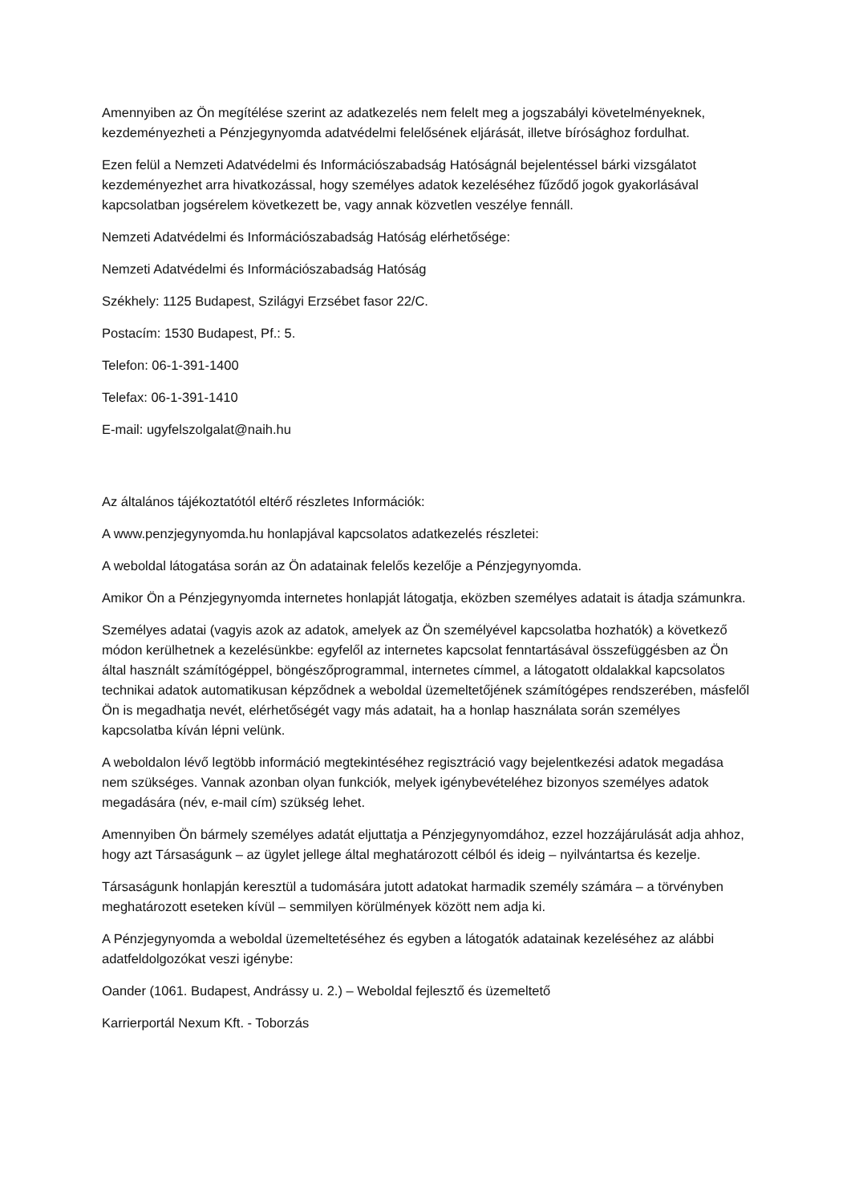Amennyiben az Ön megítélése szerint az adatkezelés nem felelt meg a jogszabályi követelményeknek, kezdeményezheti a Pénzjegynyomda adatvédelmi felelősének eljárását, illetve bírósághoz fordulhat.
Ezen felül a Nemzeti Adatvédelmi és Információszabadság Hatóságnál bejelentéssel bárki vizsgálatot kezdeményezhet arra hivatkozással, hogy személyes adatok kezeléséhez fűződő jogok gyakorlásával kapcsolatban jogsérelem következett be, vagy annak közvetlen veszélye fennáll.
Nemzeti Adatvédelmi és Információszabadság Hatóság elérhetősége:
Nemzeti Adatvédelmi és Információszabadság Hatóság
Székhely: 1125 Budapest, Szilágyi Erzsébet fasor 22/C.
Postacím: 1530 Budapest, Pf.: 5.
Telefon: 06-1-391-1400
Telefax: 06-1-391-1410
E-mail: ugyfelszolgalat@naih.hu
Az általános tájékoztatótól eltérő részletes Információk:
A www.penzjegynyomda.hu honlapjával kapcsolatos adatkezelés részletei:
A weboldal látogatása során az Ön adatainak felelős kezelője a Pénzjegynyomda.
Amikor Ön a Pénzjegynyomda internetes honlapját látogatja, eközben személyes adatait is átadja számunkra.
Személyes adatai (vagyis azok az adatok, amelyek az Ön személyével kapcsolatba hozhatók) a következő módon kerülhetnek a kezelésünkbe: egyfelől az internetes kapcsolat fenntartásával összefüggésben az Ön által használt számítógéppel, böngészőprogrammal, internetes címmel, a látogatott oldalakkal kapcsolatos technikai adatok automatikusan képződnek a weboldal üzemeltetőjének számítógépes rendszerében, másfelől Ön is megadhatja nevét, elérhetőségét vagy más adatait, ha a honlap használata során személyes kapcsolatba kíván lépni velünk.
A weboldalon lévő legtöbb információ megtekintéséhez regisztráció vagy bejelentkezési adatok megadása nem szükséges. Vannak azonban olyan funkciók, melyek igénybevételéhez bizonyos személyes adatok megadására (név, e-mail cím) szükség lehet.
Amennyiben Ön bármely személyes adatát eljuttatja a Pénzjegynyomdához, ezzel hozzájárulását adja ahhoz, hogy azt Társaságunk – az ügylet jellege által meghatározott célból és ideig – nyilvántartsa és kezelje.
Társaságunk honlapján keresztül a tudomására jutott adatokat harmadik személy számára – a törvényben meghatározott eseteken kívül – semmilyen körülmények között nem adja ki.
A Pénzjegynyomda a weboldal üzemeltetéséhez és egyben a látogatók adatainak kezeléséhez az alábbi adatfeldolgozókat veszi igénybe:
Oander (1061. Budapest, Andrássy u. 2.) – Weboldal fejlesztő és üzemeltető
Karrierportál Nexum Kft. - Toborzás